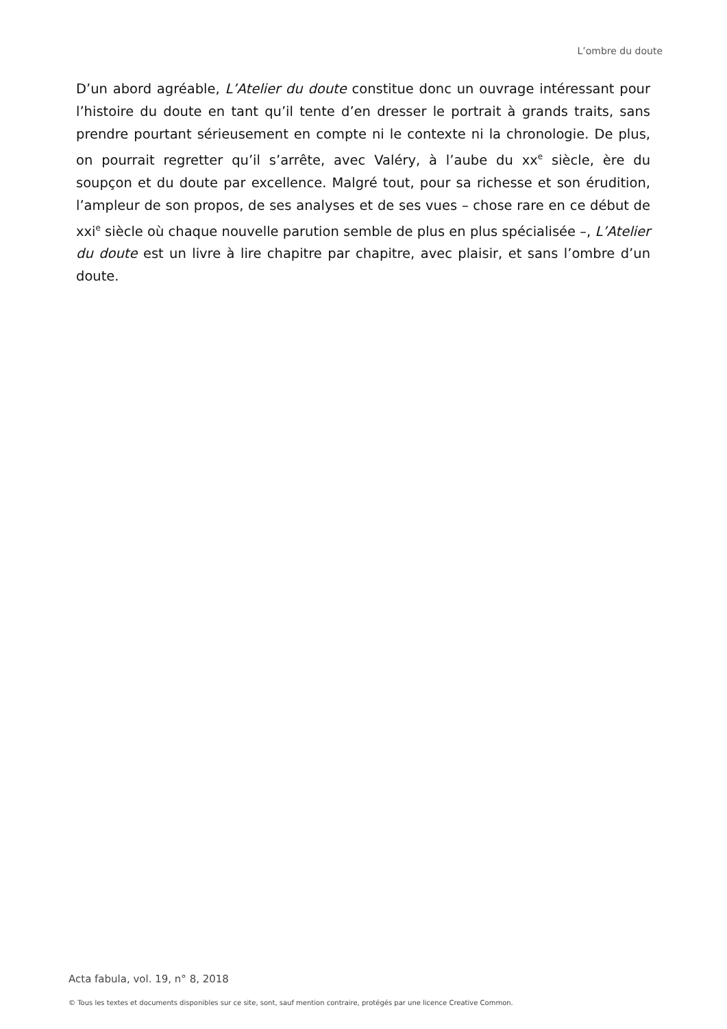L’ombre du doute
D’un abord agréable, L’Atelier du doute constitue donc un ouvrage intéressant pour l’histoire du doute en tant qu’il tente d’en dresser le portrait à grands traits, sans prendre pourtant sérieusement en compte ni le contexte ni la chronologie. De plus, on pourrait regretter qu’il s’arrête, avec Valéry, à l’aube du xx<sup>e</sup> siècle, ère du soupçon et du doute par excellence. Malgré tout, pour sa richesse et son érudition, l’ampleur de son propos, de ses analyses et de ses vues – chose rare en ce début de xxi<sup>e</sup> siècle où chaque nouvelle parution semble de plus en plus spécialisée –, L’Atelier du doute est un livre à lire chapitre par chapitre, avec plaisir, et sans l’ombre d’un doute.
Acta fabula, vol. 19, n° 8, 2018
© Tous les textes et documents disponibles sur ce site, sont, sauf mention contraire, protégés par une licence Creative Common.